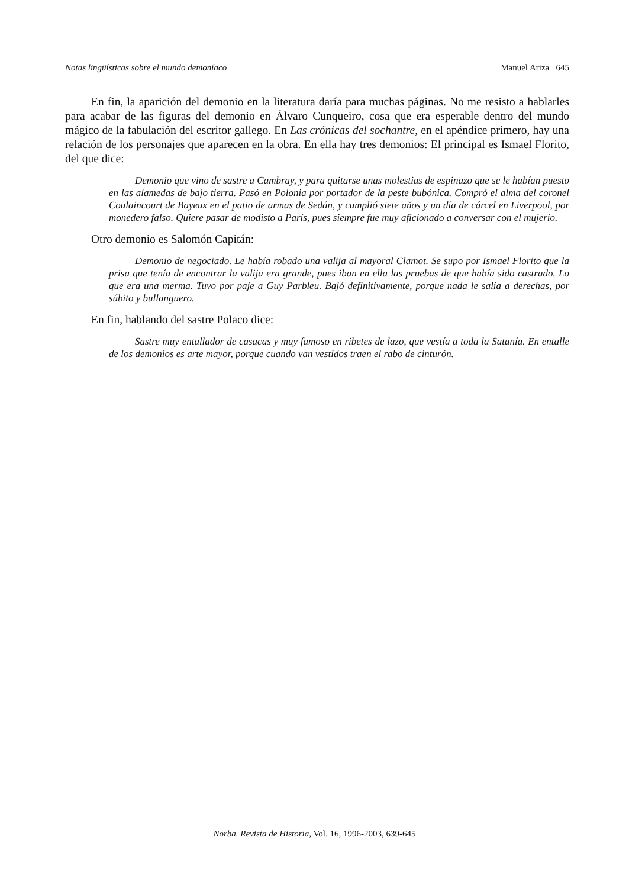Notas lingüísticas sobre el mundo demoníaco Manuel Ariza 645
En fin, la aparición del demonio en la literatura daría para muchas páginas. No me resisto a hablarles para acabar de las figuras del demonio en Álvaro Cunqueiro, cosa que era esperable dentro del mundo mágico de la fabulación del escritor gallego. En Las crónicas del sochantre, en el apéndice primero, hay una relación de los personajes que aparecen en la obra. En ella hay tres demonios: El principal es Ismael Florito, del que dice:
Demonio que vino de sastre a Cambray, y para quitarse unas molestias de espinazo que se le habían puesto en las alamedas de bajo tierra. Pasó en Polonia por portador de la peste bubónica. Compró el alma del coronel Coulaincourt de Bayeux en el patio de armas de Sedán, y cumplió siete años y un día de cárcel en Liverpool, por monedero falso. Quiere pasar de modisto a París, pues siempre fue muy aficionado a conversar con el mujerío.
Otro demonio es Salomón Capitán:
Demonio de negociado. Le había robado una valija al mayoral Clamot. Se supo por Ismael Florito que la prisa que tenía de encontrar la valija era grande, pues iban en ella las pruebas de que había sido castrado. Lo que era una merma. Tuvo por paje a Guy Parbleu. Bajó definitivamente, porque nada le salía a derechas, por súbito y bullanguero.
En fin, hablando del sastre Polaco dice:
Sastre muy entallador de casacas y muy famoso en ribetes de lazo, que vestía a toda la Satanía. En entalle de los demonios es arte mayor, porque cuando van vestidos traen el rabo de cinturón.
Norba. Revista de Historia, Vol. 16, 1996-2003, 639-645